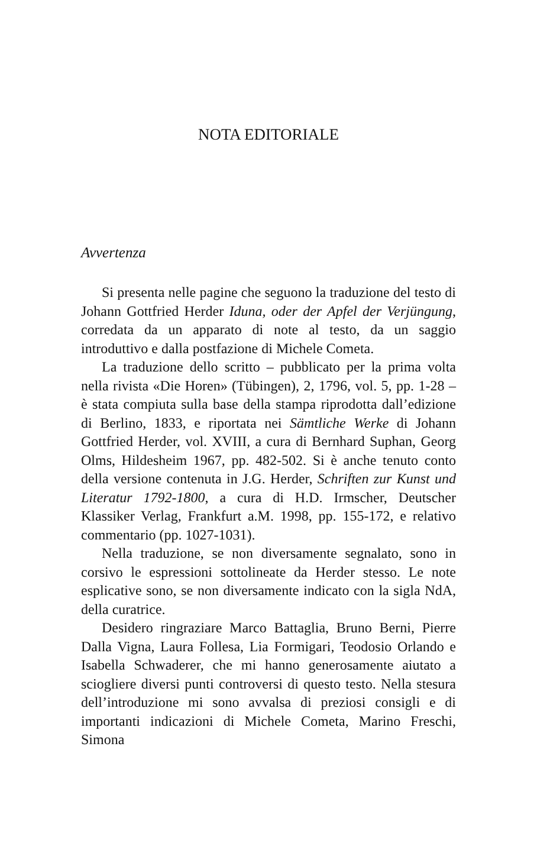NOTA EDITORIALE
Avvertenza
Si presenta nelle pagine che seguono la traduzione del testo di Johann Gottfried Herder Iduna, oder der Apfel der Verjüngung, corredata da un apparato di note al testo, da un saggio introduttivo e dalla postfazione di Michele Cometa.
La traduzione dello scritto – pubblicato per la prima volta nella rivista «Die Horen» (Tübingen), 2, 1796, vol. 5, pp. 1-28 – è stata compiuta sulla base della stampa riprodotta dall’edizione di Berlino, 1833, e riportata nei Sämtliche Werke di Johann Gottfried Herder, vol. XVIII, a cura di Bernhard Suphan, Georg Olms, Hildesheim 1967, pp. 482-502. Si è anche tenuto conto della versione contenuta in J.G. Herder, Schriften zur Kunst und Literatur 1792-1800, a cura di H.D. Irmscher, Deutscher Klassiker Verlag, Frankfurt a.M. 1998, pp. 155-172, e relativo commentario (pp. 1027-1031).
Nella traduzione, se non diversamente segnalato, sono in corsivo le espressioni sottolineate da Herder stesso. Le note esplicative sono, se non diversamente indicato con la sigla NdA, della curatrice.
Desidero ringraziare Marco Battaglia, Bruno Berni, Pierre Dalla Vigna, Laura Follesa, Lia Formigari, Teodosio Orlando e Isabella Schwaderer, che mi hanno generosamente aiutato a sciogliere diversi punti controversi di questo testo. Nella stesura dell’introduzione mi sono avvalsa di preziosi consigli e di importanti indicazioni di Michele Cometa, Marino Freschi, Simona